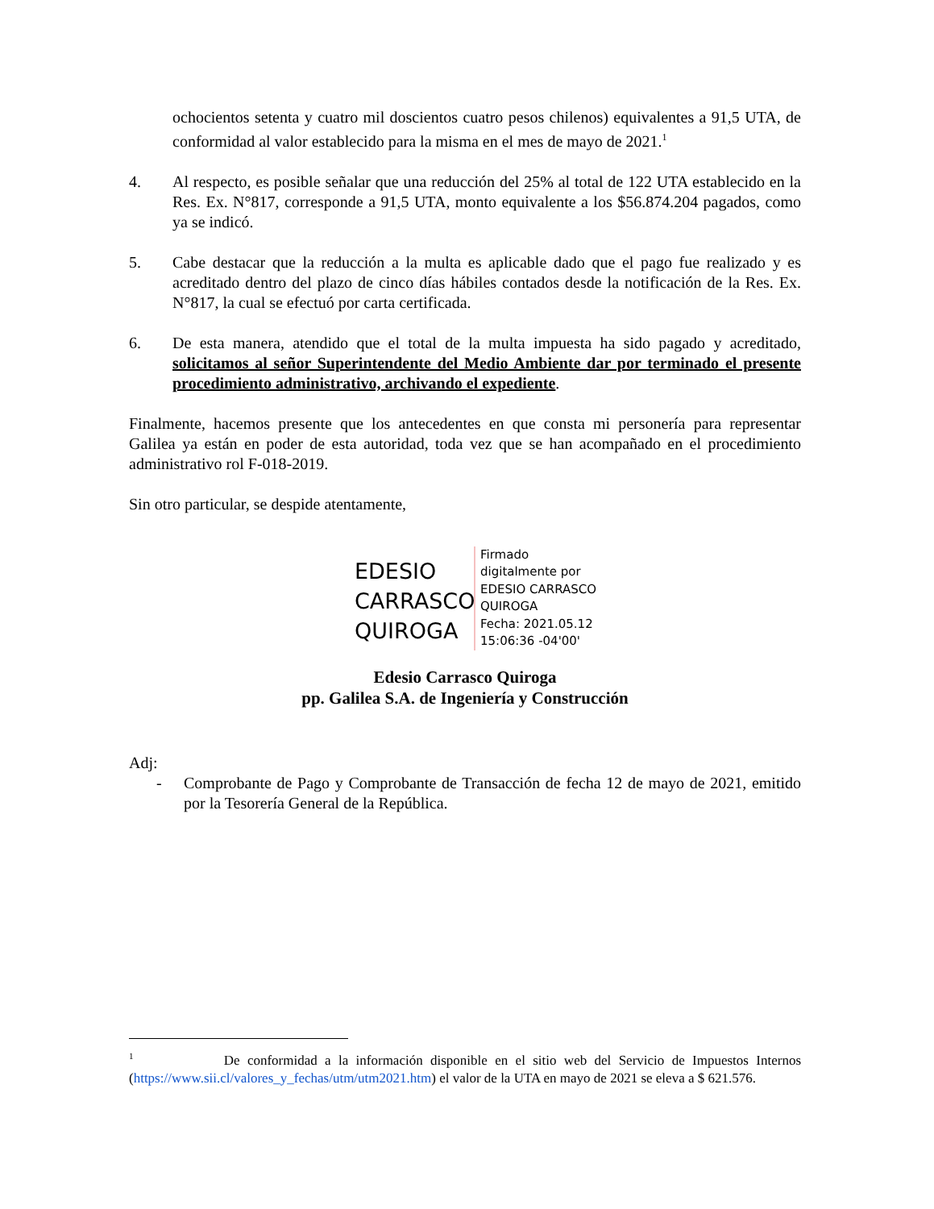ochocientos setenta y cuatro mil doscientos cuatro pesos chilenos) equivalentes a 91,5 UTA, de conformidad al valor establecido para la misma en el mes de mayo de 2021.<sup>1</sup>
4. Al respecto, es posible señalar que una reducción del 25% al total de 122 UTA establecido en la Res. Ex. N°817, corresponde a 91,5 UTA, monto equivalente a los $56.874.204 pagados, como ya se indicó.
5. Cabe destacar que la reducción a la multa es aplicable dado que el pago fue realizado y es acreditado dentro del plazo de cinco días hábiles contados desde la notificación de la Res. Ex. N°817, la cual se efectuó por carta certificada.
6. De esta manera, atendido que el total de la multa impuesta ha sido pagado y acreditado, solicitamos al señor Superintendente del Medio Ambiente dar por terminado el presente procedimiento administrativo, archivando el expediente.
Finalmente, hacemos presente que los antecedentes en que consta mi personería para representar Galilea ya están en poder de esta autoridad, toda vez que se han acompañado en el procedimiento administrativo rol F-018-2019.
Sin otro particular, se despide atentamente,
EDESIO CARRASCO QUIROGA
Firmado
digitalmente por
EDESIO CARRASCO
QUIROGA
Fecha: 2021.05.12
15:06:36 -04'00'
Edesio Carrasco Quiroga
pp. Galilea S.A. de Ingeniería y Construcción
Adj:
- Comprobante de Pago y Comprobante de Transacción de fecha 12 de mayo de 2021, emitido por la Tesorería General de la República.
<sup>1</sup> De conformidad a la información disponible en el sitio web del Servicio de Impuestos Internos (https://www.sii.cl/valores_y_fechas/utm/utm2021.htm) el valor de la UTA en mayo de 2021 se eleva a $ 621.576.